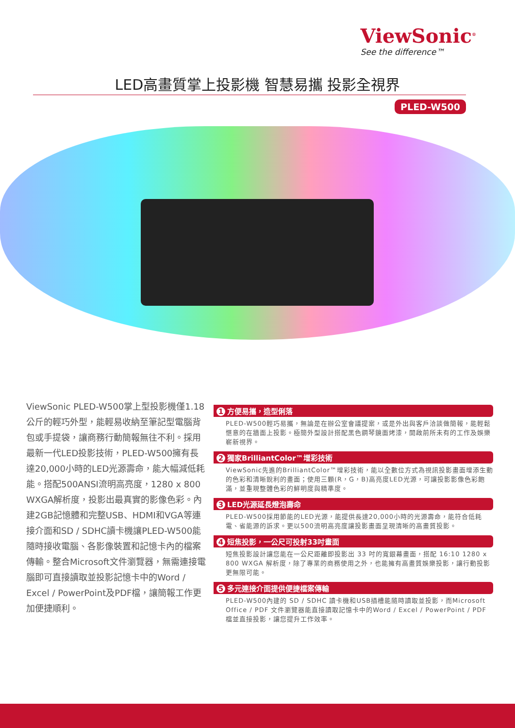ViewSonic<sup>®</sup>
See the difference™
LED高畫質掌上投影機 智慧易攜 投影全視界
PLED-W500
ViewSonic PLED-W500掌上型投影機僅1.18公斤的輕巧外型，能輕易收納至筆記型電腦背包或手提袋，讓商務行動簡報無往不利。採用最新一代LED投影技術，PLED-W500擁有長達20,000小時的LED光源壽命，能大幅減低耗能。搭配500ANSI流明高亮度，1280 x 800 WXGA解析度，投影出最真實的影像色彩。內建2GB記憶體和完整USB、HDMI和VGA等連接介面和SD / SDHC讀卡機讓PLED-W500能隨時接收電腦、各影像裝置和記憶卡內的檔案傳輸。整合Microsoft文件瀏覽器，無需連接電腦即可直接讀取並投影記憶卡中的Word / Excel / PowerPoint及PDF檔，讓簡報工作更加便捷順利。
1 方便易攜，造型俐落
PLED-W500輕巧易攜，無論是在辦公室會議提案，或是外出與客戶洽談做簡報，能輕鬆愜意的在牆面上投影。極簡外型設計搭配黑色鋼琴鏡面烤漆，開啟前所未有的工作及娛樂嶄新視界。
2 獨家BrilliantColor™增彩技術
ViewSonic先進的BrilliantColor™增彩技術，能以全數位方式為視訊投影畫面增添生動的色彩和清晰銳利的畫面；使用三顆(R，G，B)高亮度LED光源，可讓投影影像色彩飽滿，並重現整體色彩的鮮明度與精準度。
3 LED光源延長燈泡壽命
PLED-W500採用節能的LED光源，能提供長達20,000小時的光源壽命，能符合低耗電、省能源的訴求。更以500流明高亮度讓投影畫面呈現清晰的高畫質投影。
4 短焦投影，一公尺可投射33吋畫面
短焦投影設計讓您能在一公尺距離即投影出 33 吋的寬銀幕畫面，搭配 16:10 1280 x 800 WXGA 解析度，除了專業的商務使用之外，也能擁有高畫質娛樂投影，讓行動投影更無限可能。
5 多元連接介面提供便捷檔案傳輸
PLED-W500內建的 SD / SDHC 讀卡機和USB插槽能隨時讀取並投影，而Microsoft Office / PDF 文件瀏覽器能直接讀取記憶卡中的Word / Excel / PowerPoint / PDF 檔並直接投影，讓您提升工作效率。